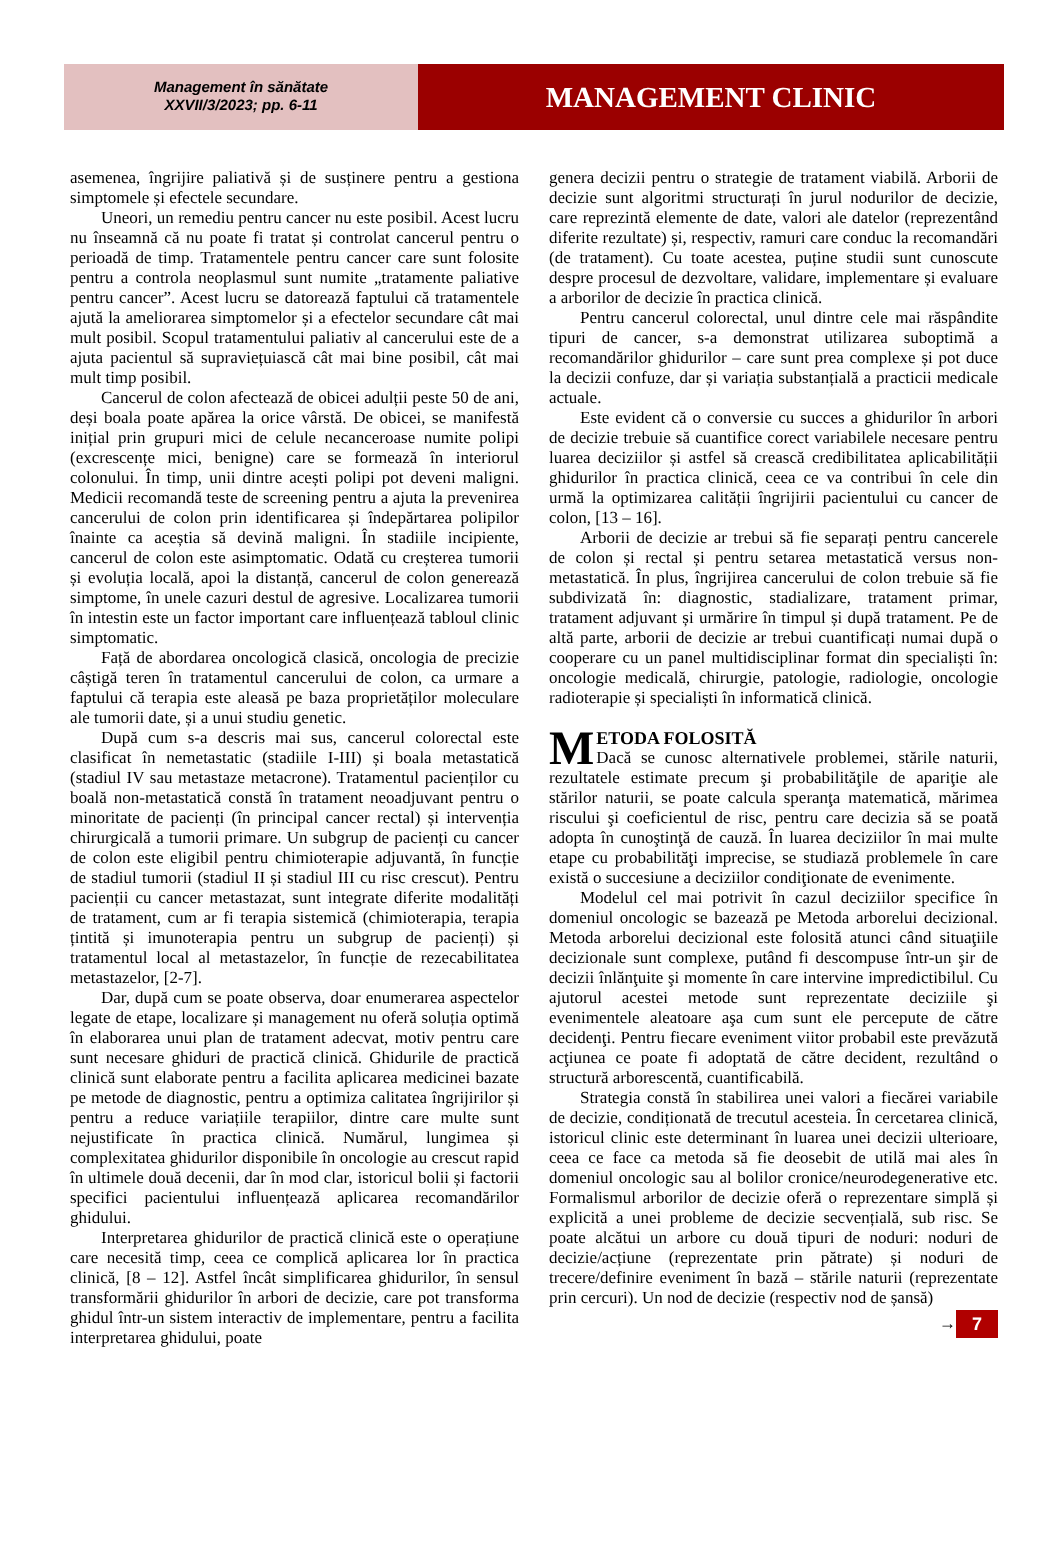Management în sănătate
XXVII/3/2023; pp. 6-11
MANAGEMENT CLINIC
asemenea, îngrijire paliativă și de susținere pentru a gestiona simptomele și efectele secundare.
Uneori, un remediu pentru cancer nu este posibil. Acest lucru nu înseamnă că nu poate fi tratat și controlat cancerul pentru o perioadă de timp. Tratamentele pentru cancer care sunt folosite pentru a controla neoplasmul sunt numite „tratamente paliative pentru cancer”. Acest lucru se datorează faptului că tratamentele ajută la ameliorarea simptomelor și a efectelor secundare cât mai mult posibil. Scopul tratamentului paliativ al cancerului este de a ajuta pacientul să supraviețuiască cât mai bine posibil, cât mai mult timp posibil.
Cancerul de colon afectează de obicei adulții peste 50 de ani, deși boala poate apărea la orice vârstă. De obicei, se manifestă inițial prin grupuri mici de celule necanceroase numite polipi (excrescențe mici, benigne) care se formează în interiorul colonului. În timp, unii dintre acești polipi pot deveni maligni. Medicii recomandă teste de screening pentru a ajuta la prevenirea cancerului de colon prin identificarea și îndepărtarea polipilor înainte ca aceștia să devină maligni. În stadiile incipiente, cancerul de colon este asimptomatic. Odată cu creșterea tumorii și evoluția locală, apoi la distanță, cancerul de colon generează simptome, în unele cazuri destul de agresive. Localizarea tumorii în intestin este un factor important care influențează tabloul clinic simptomatic.
Față de abordarea oncologică clasică, oncologia de precizie câștigă teren în tratamentul cancerului de colon, ca urmare a faptului că terapia este aleasă pe baza proprietăților moleculare ale tumorii date, și a unui studiu genetic.
După cum s-a descris mai sus, cancerul colorectal este clasificat în nemetastatic (stadiile I-III) și boala metastatică (stadiul IV sau metastaze metacrone). Tratamentul pacienților cu boală non-metastatică constă în tratament neoadjuvant pentru o minoritate de pacienți (în principal cancer rectal) și intervenția chirurgicală a tumorii primare. Un subgrup de pacienți cu cancer de colon este eligibil pentru chimioterapie adjuvantă, în funcție de stadiul tumorii (stadiul II și stadiul III cu risc crescut). Pentru pacienții cu cancer metastazat, sunt integrate diferite modalități de tratament, cum ar fi terapia sistemică (chimioterapia, terapia țintită și imunoterapia pentru un subgrup de pacienți) și tratamentul local al metastazelor, în funcție de rezecabilitatea metastazelor, [2-7].
Dar, după cum se poate observa, doar enumerarea aspectelor legate de etape, localizare și management nu oferă soluția optimă în elaborarea unui plan de tratament adecvat, motiv pentru care sunt necesare ghiduri de practică clinică. Ghidurile de practică clinică sunt elaborate pentru a facilita aplicarea medicinei bazate pe metode de diagnostic, pentru a optimiza calitatea îngrijirilor și pentru a reduce variațiile terapiilor, dintre care multe sunt nejustificate în practica clinică. Numărul, lungimea și complexitatea ghidurilor disponibile în oncologie au crescut rapid în ultimele două decenii, dar în mod clar, istoricul bolii și factorii specifici pacientului influențează aplicarea recomandărilor ghidului.
Interpretarea ghidurilor de practică clinică este o operațiune care necesită timp, ceea ce complică aplicarea lor în practica clinică, [8 – 12]. Astfel încât simplificarea ghidurilor, în sensul transformării ghidurilor în arbori de decizie, care pot transforma ghidul într-un sistem interactiv de implementare, pentru a facilita interpretarea ghidului, poate
genera decizii pentru o strategie de tratament viabilă. Arborii de decizie sunt algoritmi structurați în jurul nodurilor de decizie, care reprezintă elemente de date, valori ale datelor (reprezentând diferite rezultate) și, respectiv, ramuri care conduc la recomandări (de tratament). Cu toate acestea, puține studii sunt cunoscute despre procesul de dezvoltare, validare, implementare și evaluare a arborilor de decizie în practica clinică.
Pentru cancerul colorectal, unul dintre cele mai răspândite tipuri de cancer, s-a demonstrat utilizarea suboptimă a recomandărilor ghidurilor – care sunt prea complexe și pot duce la decizii confuze, dar și variația substanțială a practicii medicale actuale.
Este evident că o conversie cu succes a ghidurilor în arbori de decizie trebuie să cuantifice corect variabilele necesare pentru luarea deciziilor și astfel să crească credibilitatea aplicabilității ghidurilor în practica clinică, ceea ce va contribui în cele din urmă la optimizarea calității îngrijirii pacientului cu cancer de colon, [13 – 16].
Arborii de decizie ar trebui să fie separați pentru cancerele de colon și rectal și pentru setarea metastatică versus non-metastatică. În plus, îngrijirea cancerului de colon trebuie să fie subdivizată în: diagnostic, stadializare, tratament primar, tratament adjuvant și urmărire în timpul și după tratament. Pe de altă parte, arborii de decizie ar trebui cuantificați numai după o cooperare cu un panel multidisciplinar format din specialiști în: oncologie medicală, chirurgie, patologie, radiologie, oncologie radioterapie și specialiști în informatică clinică.
METODA FOLOSITĂ
Dacă se cunosc alternativele problemei, stările naturii, rezultatele estimate precum şi probabilităţile de apariţie ale stărilor naturii, se poate calcula speranţa matematică, mărimea riscului şi coeficientul de risc, pentru care decizia să se poată adopta în cunoştinţă de cauză. În luarea deciziilor în mai multe etape cu probabilităţi imprecise, se studiază problemele în care există o succesiune a deciziilor condiţionate de evenimente.
Modelul cel mai potrivit în cazul deciziilor specifice în domeniul oncologic se bazează pe Metoda arborelui decizional. Metoda arborelui decizional este folosită atunci când situaţiile decizionale sunt complexe, putând fi descompuse într-un şir de decizii înlănţuite şi momente în care intervine impredictibilul. Cu ajutorul acestei metode sunt reprezentate deciziile şi evenimentele aleatoare aşa cum sunt ele percepute de către decidenţi. Pentru fiecare eveniment viitor probabil este prevăzută acţiunea ce poate fi adoptată de către decident, rezultând o structură arborescentă, cuantificabilă.
Strategia constă în stabilirea unei valori a fiecărei variabile de decizie, condiționată de trecutul acesteia. În cercetarea clinică, istoricul clinic este determinant în luarea unei decizii ulterioare, ceea ce face ca metoda să fie deosebit de utilă mai ales în domeniul oncologic sau al bolilor cronice/neurodegenerative etc. Formalismul arborilor de decizie oferă o reprezentare simplă și explicită a unei probleme de decizie secvențială, sub risc. Se poate alcătui un arbore cu două tipuri de noduri: noduri de decizie/acțiune (reprezentate prin pătrate) și noduri de trecere/definire eveniment în bază – stările naturii (reprezentate prin cercuri). Un nod de decizie (respectiv nod de șansă)
→ 7